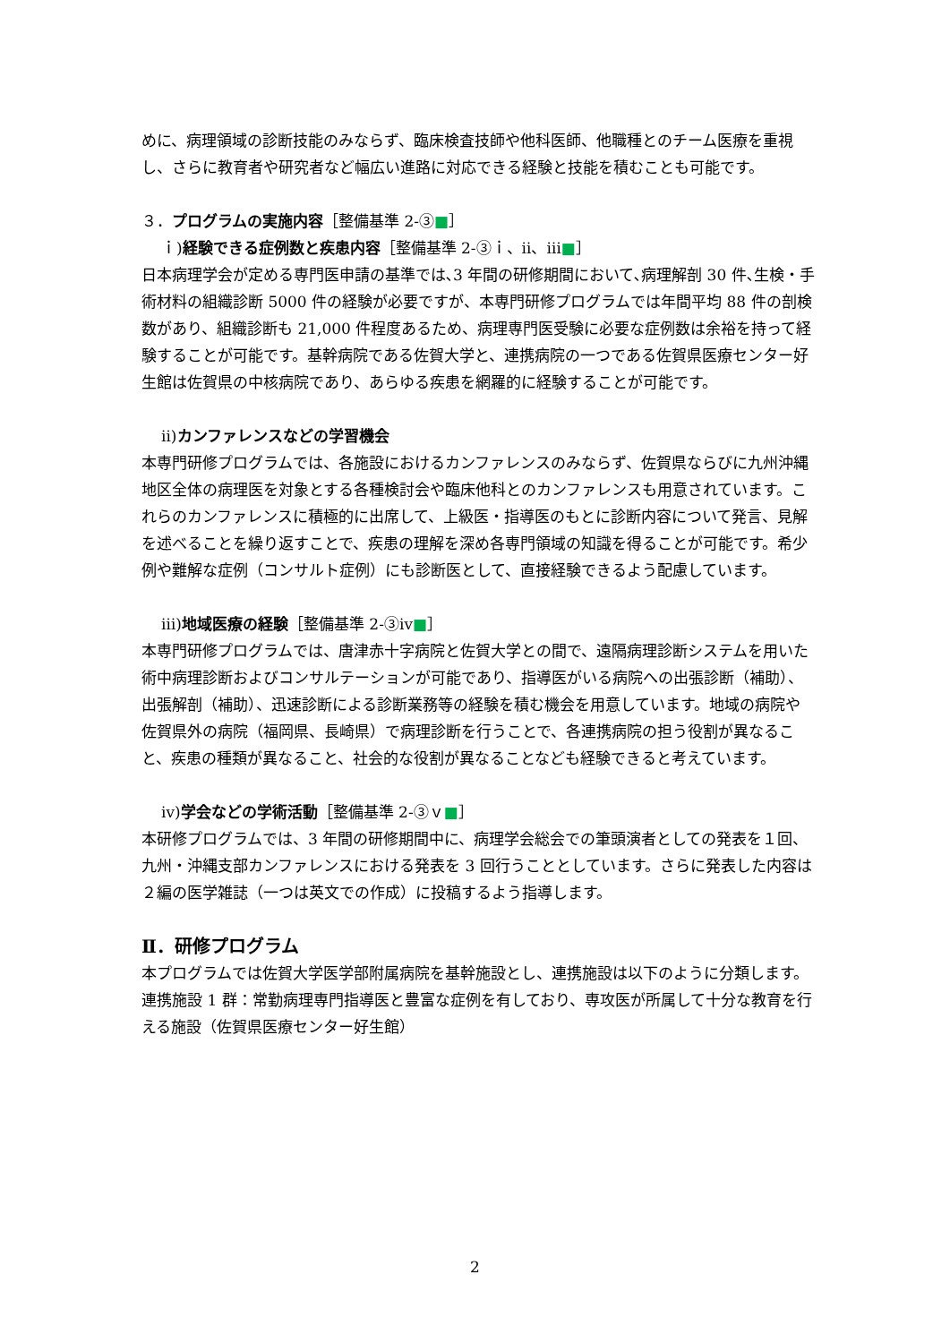めに、病理領域の診断技能のみならず、臨床検査技師や他科医師、他職種とのチーム医療を重視し、さらに教育者や研究者など幅広い進路に対応できる経験と技能を積むことも可能です。
３．プログラムの実施内容［整備基準 2-③■］
ｉ)経験できる症例数と疾患内容［整備基準 2-③ｉ、ⅱ、ⅲ■］
日本病理学会が定める専門医申請の基準では､3 年間の研修期間において､病理解剖 30 件､生検・手術材料の組織診断 5000 件の経験が必要ですが、本専門研修プログラムでは年間平均 88 件の剖検数があり、組織診断も 21,000 件程度あるため、病理専門医受験に必要な症例数は余裕を持って経験することが可能です。基幹病院である佐賀大学と、連携病院の一つである佐賀県医療センター好生館は佐賀県の中核病院であり、あらゆる疾患を網羅的に経験することが可能です。
ⅱ)カンファレンスなどの学習機会
本専門研修プログラムでは、各施設におけるカンファレンスのみならず、佐賀県ならびに九州沖縄地区全体の病理医を対象とする各種検討会や臨床他科とのカンファレンスも用意されています。これらのカンファレンスに積極的に出席して、上級医・指導医のもとに診断内容について発言、見解を述べることを繰り返すことで、疾患の理解を深め各専門領域の知識を得ることが可能です。希少例や難解な症例（コンサルト症例）にも診断医として、直接経験できるよう配慮しています。
ⅲ)地域医療の経験［整備基準 2-③ⅳ■］
本専門研修プログラムでは、唐津赤十字病院と佐賀大学との間で、遠隔病理診断システムを用いた術中病理診断およびコンサルテーションが可能であり、指導医がいる病院への出張診断（補助）、出張解剖（補助）、迅速診断による診断業務等の経験を積む機会を用意しています。地域の病院や佐賀県外の病院（福岡県、長崎県）で病理診断を行うことで、各連携病院の担う役割が異なること、疾患の種類が異なること、社会的な役割が異なることなども経験できると考えています。
ⅳ)学会などの学術活動［整備基準 2-③ｖ■］
本研修プログラムでは、3 年間の研修期間中に、病理学会総会での筆頭演者としての発表を１回、九州・沖縄支部カンファレンスにおける発表を 3 回行うこととしています。さらに発表した内容は２編の医学雑誌（一つは英文での作成）に投稿するよう指導します。
Ⅱ．研修プログラム
本プログラムでは佐賀大学医学部附属病院を基幹施設とし、連携施設は以下のように分類します。
連携施設 1 群：常勤病理専門指導医と豊富な症例を有しており、専攻医が所属して十分な教育を行える施設（佐賀県医療センター好生館）
2